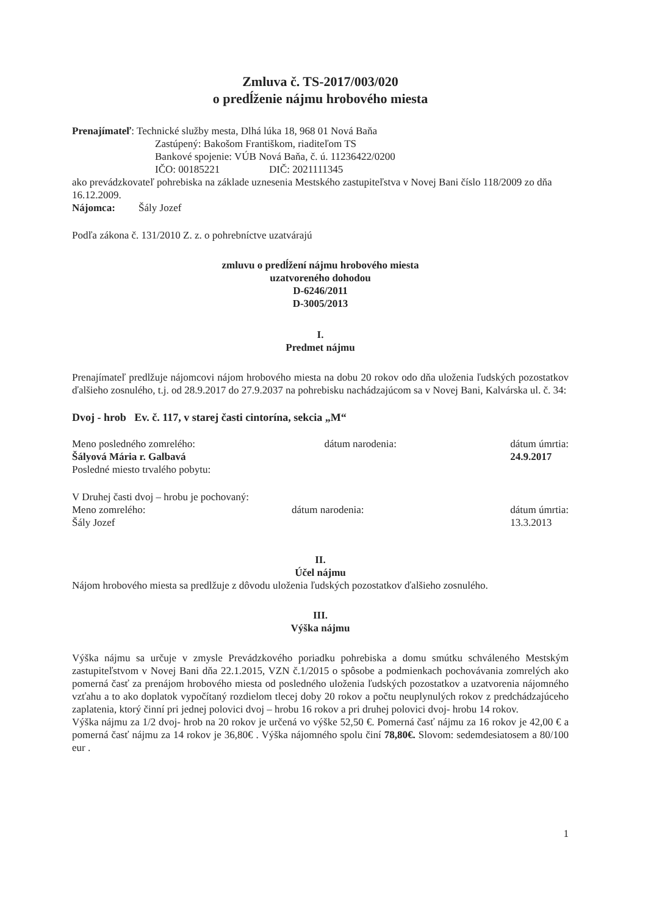Zmluva č. TS-2017/003/020
o predĺženie nájmu hrobového miesta
Prenajímateľ: Technické služby mesta, Dlhá lúka 18, 968 01 Nová Baňa
Zastúpený: Bakošom Františkom, riaditeľom TS
Bankové spojenie: VÚB Nová Baňa, č. ú. 11236422/0200
IČO: 00185221 DIČ: 2021111345
ako prevádzkovateľ pohrebiska na základe uznesenia Mestského zastupiteľstva v Novej Bani číslo 118/2009 zo dňa 16.12.2009.
Nájomca: Šály Jozef
Podľa zákona č. 131/2010 Z. z. o pohrebníctve uzatvárajú
zmluvu o predĺžení nájmu hrobového miesta
uzatvoreného dohodou
D-6246/2011
D-3005/2013
I.
Predmet nájmu
Prenajímateľ predlžuje nájomcovi nájom hrobového miesta na dobu 20 rokov odo dňa uloženia ľudských pozostatkov ďalšieho zosnulého, t.j. od 28.9.2017 do 27.9.2037 na pohrebisku nachádzajúcom sa v Novej Bani, Kalvárska ul. č. 34:
Dvoj - hrob Ev. č. 117, v starej časti cintorína, sekcia „M“
Meno posledného zomrelého:
Šályová Mária r. Galbavá
Posledné miesto trvalého pobytu: dátum narodenia: dátum úmrtia:
24.9.2017
V Druhej časti dvoj – hrobu je pochovaný:
Meno zomrelého:
Šály Jozef dátum narodenia: dátum úmrtia:
13.3.2013
II.
Účel nájmu
Nájom hrobového miesta sa predlžuje z dôvodu uloženia ľudských pozostatkov ďalšieho zosnulého.
III.
Výška nájmu
Výška nájmu sa určuje v zmysle Prevádzkového poriadku pohrebiska a domu smútku schváleného Mestským zastupiteľstvom v Novej Bani dňa 22.1.2015, VZN č.1/2015 o spôsobe a podmienkach pochovávania zomrelých ako pomerná časť za prenájom hrobového miesta od posledného uloženia ľudských pozostatkov a uzatvorenia nájomného vzťahu a to ako doplatok vypočítaný rozdielom tlecej doby 20 rokov a počtu neuplynulých rokov z predchádzajúceho zaplatenia, ktorý činní pri jednej polovici dvoj – hrobu 16 rokov a pri druhej polovici dvoj- hrobu 14 rokov.
Výška nájmu za 1/2 dvoj- hrob na 20 rokov je určená vo výške 52,50 €. Pomerná časť nájmu za 16 rokov je 42,00 € a pomerná časť nájmu za 14 rokov je 36,80€ . Výška nájomného spolu činí 78,80€. Slovom: sedemdesiatosem a 80/100 eur .
1